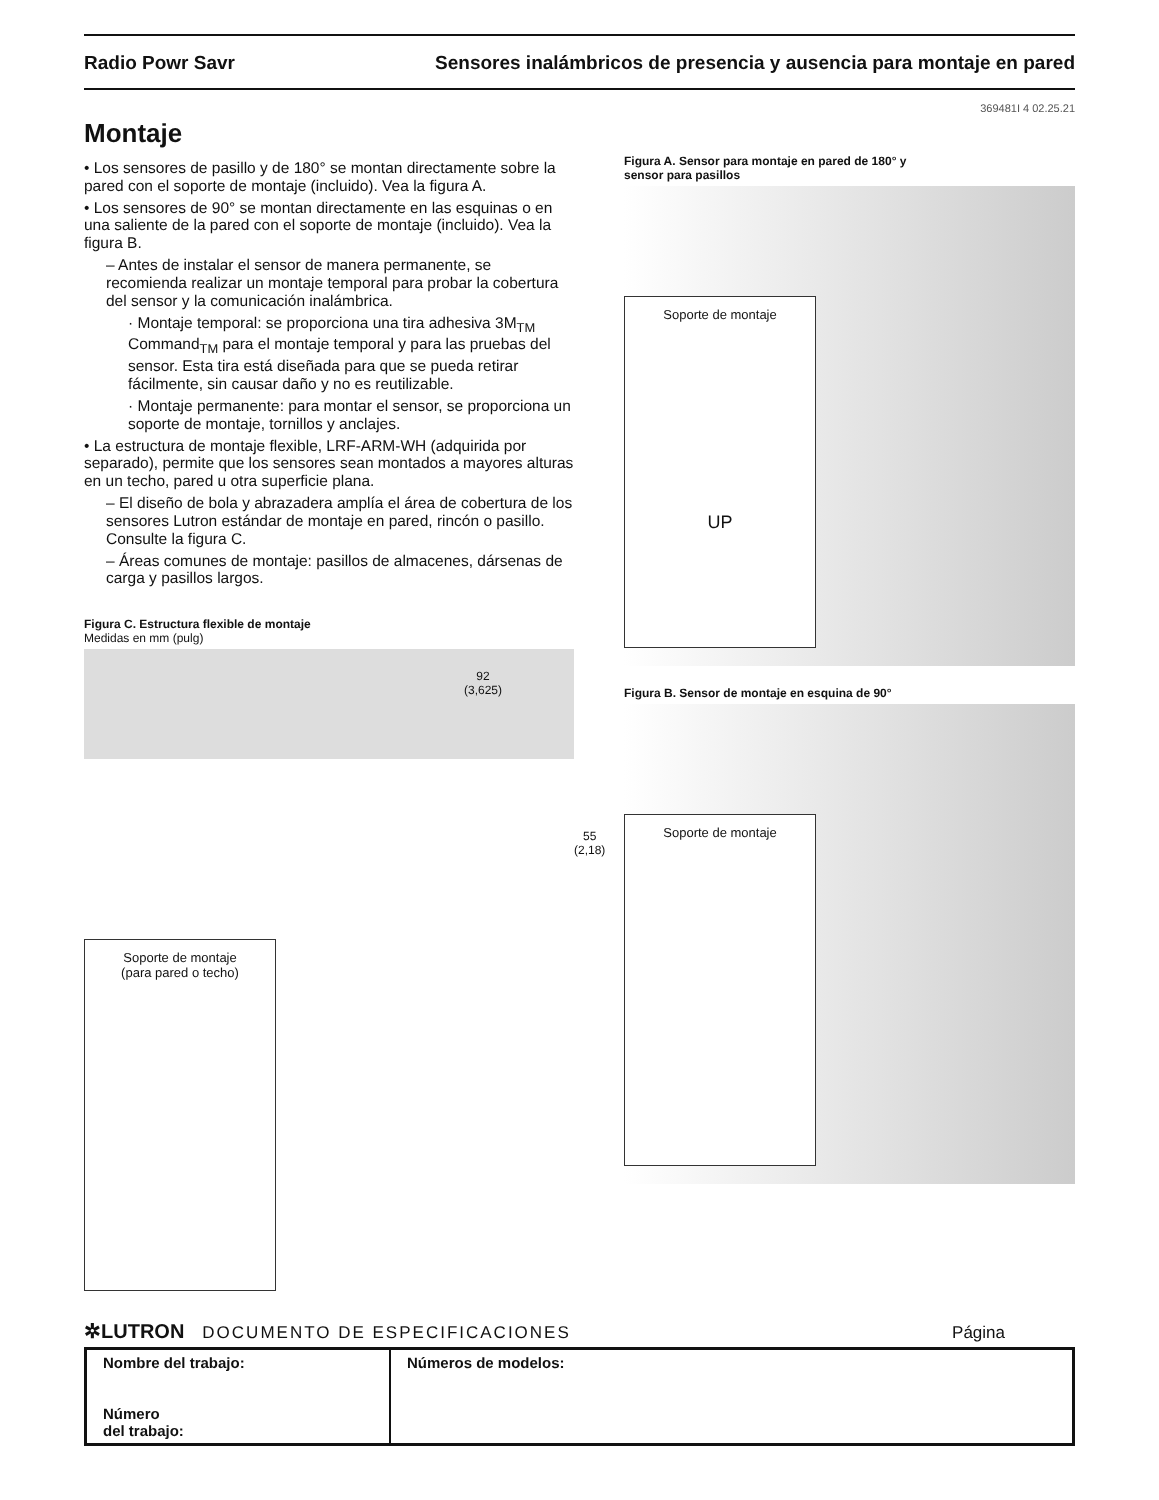Radio Powr Savr Sensores inalámbricos de presencia y ausencia para montaje en pared
369481I 4 02.25.21
Montaje
• Los sensores de pasillo y de 180° se montan directamente sobre la pared con el soporte de montaje (incluido). Vea la figura A.
• Los sensores de 90° se montan directamente en las esquinas o en una saliente de la pared con el soporte de montaje (incluido). Vea la figura B.
– Antes de instalar el sensor de manera permanente, se recomienda realizar un montaje temporal para probar la cobertura del sensor y la comunicación inalámbrica.
· Montaje temporal: se proporciona una tira adhesiva 3M<sub>TM</sub> Command<sub>TM</sub> para el montaje temporal y para las pruebas del sensor. Esta tira está diseñada para que se pueda retirar fácilmente, sin causar daño y no es reutilizable.
· Montaje permanente: para montar el sensor, se proporciona un soporte de montaje, tornillos y anclajes.
• La estructura de montaje flexible, LRF-ARM-WH (adquirida por separado), permite que los sensores sean montados a mayores alturas en un techo, pared u otra superficie plana.
– El diseño de bola y abrazadera amplía el área de cobertura de los sensores Lutron estándar de montaje en pared, rincón o pasillo. Consulte la figura C.
– Áreas comunes de montaje: pasillos de almacenes, dársenas de carga y pasillos largos.
Figura C. Estructura flexible de montaje
Medidas en mm (pulg)
92
(3,625)
55
(2,18)
Soporte de montaje
(para pared o techo)
Figura A. Sensor para montaje en pared de 180° y
sensor para pasillos
Soporte de montaje
UP
Figura B. Sensor de montaje en esquina de 90°
Soporte de montaje
✲LUTRON DOCUMENTO DE ESPECIFICACIONES Página
| Nombre del trabajo: Número del trabajo: | Números de modelos: |